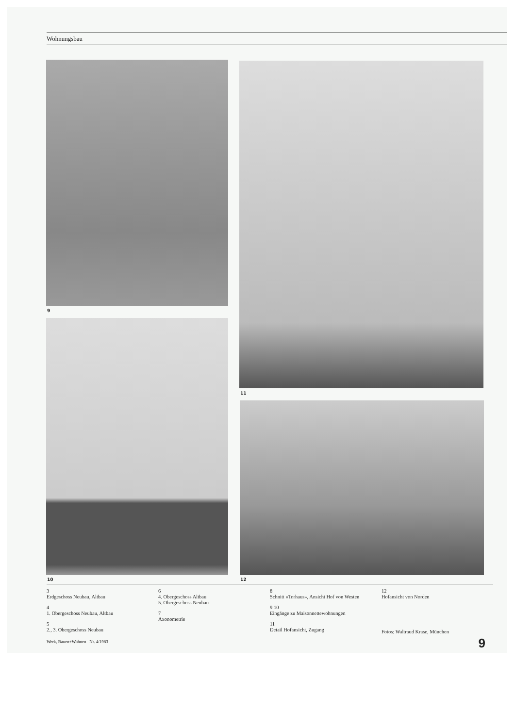Wohnungsbau
9
10
11
12
3
Erdgeschoss Neubau, Altbau
4
1. Obergeschoss Neubau, Altbau
5
2., 3. Obergeschoss Neubau
6
4. Obergeschoss Altbau
5. Obergeschoss Neubau
7
Axonometrie
8
Schnitt «Torhaus», Ansicht Hof von Westen
9 10
Eingänge zu Maisonnettewohnungen
11
Detail Hofansicht, Zugang
12
Hofansicht von Norden
Fotos: Waltraud Krase, München
Werk, Bauen+Wohnen Nr. 4/1983
9